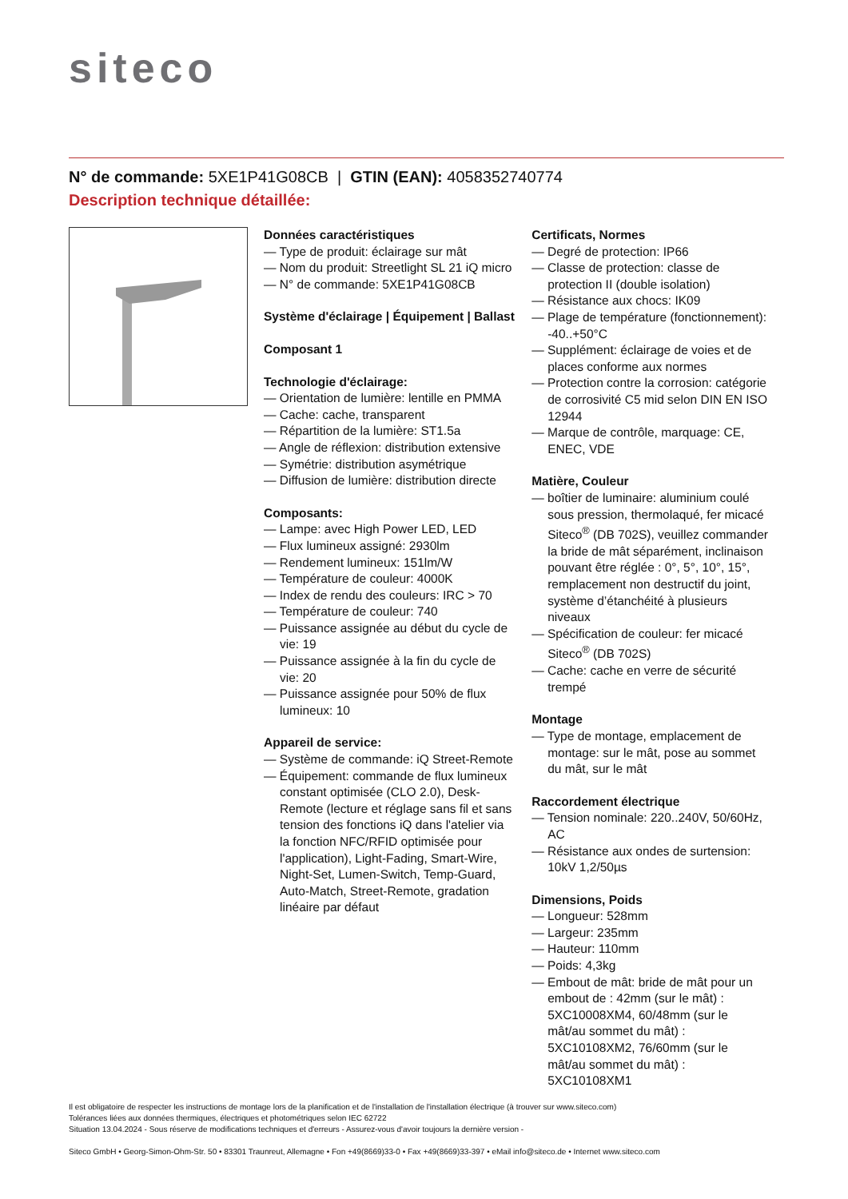siteco
N° de commande: 5XE1P41G08CB | GTIN (EAN): 4058352740774
Description technique détaillée:
Données caractéristiques
— Type de produit: éclairage sur mât
— Nom du produit: Streetlight SL 21 iQ micro
— N° de commande: 5XE1P41G08CB
Système d'éclairage | Équipement | Ballast
Composant 1
Technologie d'éclairage:
— Orientation de lumière: lentille en PMMA
— Cache: cache, transparent
— Répartition de la lumière: ST1.5a
— Angle de réflexion: distribution extensive
— Symétrie: distribution asymétrique
— Diffusion de lumière: distribution directe
Composants:
— Lampe: avec High Power LED, LED
— Flux lumineux assigné: 2930lm
— Rendement lumineux: 151lm/W
— Température de couleur: 4000K
— Index de rendu des couleurs: IRC > 70
— Température de couleur: 740
— Puissance assignée au début du cycle de vie: 19
— Puissance assignée à la fin du cycle de vie: 20
— Puissance assignée pour 50% de flux lumineux: 10
Appareil de service:
— Système de commande: iQ Street-Remote
— Équipement: commande de flux lumineux constant optimisée (CLO 2.0), Desk-Remote (lecture et réglage sans fil et sans tension des fonctions iQ dans l'atelier via la fonction NFC/RFID optimisée pour l'application), Light-Fading, Smart-Wire, Night-Set, Lumen-Switch, Temp-Guard, Auto-Match, Street-Remote, gradation linéaire par défaut
Certificats, Normes
— Degré de protection: IP66
— Classe de protection: classe de protection II (double isolation)
— Résistance aux chocs: IK09
— Plage de température (fonctionnement): -40..+50°C
— Supplément: éclairage de voies et de places conforme aux normes
— Protection contre la corrosion: catégorie de corrosivité C5 mid selon DIN EN ISO 12944
— Marque de contrôle, marquage: CE, ENEC, VDE
Matière, Couleur
— boîtier de luminaire: aluminium coulé sous pression, thermolaqué, fer micacé Siteco<sup>®</sup> (DB 702S), veuillez commander la bride de mât séparément, inclinaison pouvant être réglée : 0°, 5°, 10°, 15°, remplacement non destructif du joint, système d’étanchéité à plusieurs niveaux
— Spécification de couleur: fer micacé Siteco<sup>®</sup> (DB 702S)
— Cache: cache en verre de sécurité trempé
Montage
— Type de montage, emplacement de montage: sur le mât, pose au sommet du mât, sur le mât
Raccordement électrique
— Tension nominale: 220..240V, 50/60Hz, AC
— Résistance aux ondes de surtension: 10kV 1,2/50µs
Dimensions, Poids
— Longueur: 528mm
— Largeur: 235mm
— Hauteur: 110mm
— Poids: 4,3kg
— Embout de mât: bride de mât pour un embout de : 42mm (sur le mât) : 5XC10008XM4, 60/48mm (sur le mât/au sommet du mât) : 5XC10108XM2, 76/60mm (sur le mât/au sommet du mât) : 5XC10108XM1
Il est obligatoire de respecter les instructions de montage lors de la planification et de l'installation de l'installation électrique (à trouver sur www.siteco.com)
Tolérances liées aux données thermiques, électriques et photométriques selon IEC 62722
Situation 13.04.2024 - Sous réserve de modifications techniques et d'erreurs - Assurez-vous d'avoir toujours la dernière version -
Siteco GmbH • Georg-Simon-Ohm-Str. 50 • 83301 Traunreut, Allemagne • Fon +49(8669)33-0 • Fax +49(8669)33-397 • eMail info@siteco.de • Internet www.siteco.com